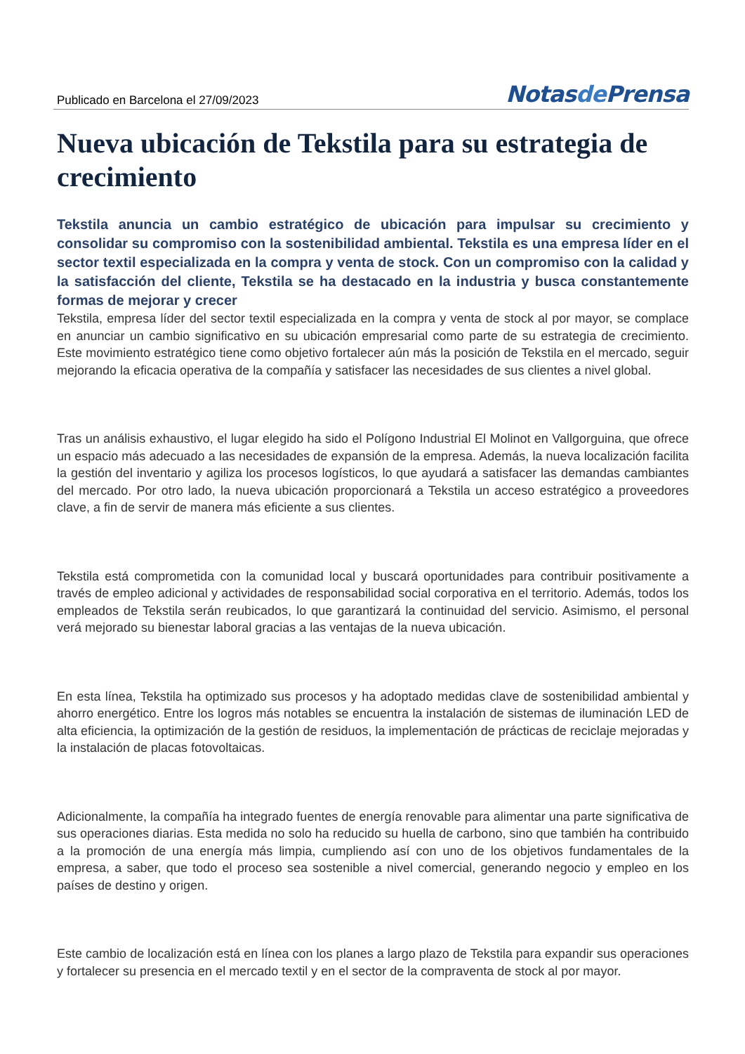Publicado en Barcelona el 27/09/2023
Notasde Prensa
Nueva ubicación de Tekstila para su estrategia de crecimiento
Tekstila anuncia un cambio estratégico de ubicación para impulsar su crecimiento y consolidar su compromiso con la sostenibilidad ambiental. Tekstila es una empresa líder en el sector textil especializada en la compra y venta de stock. Con un compromiso con la calidad y la satisfacción del cliente, Tekstila se ha destacado en la industria y busca constantemente formas de mejorar y crecer
Tekstila, empresa líder del sector textil especializada en la compra y venta de stock al por mayor, se complace en anunciar un cambio significativo en su ubicación empresarial como parte de su estrategia de crecimiento. Este movimiento estratégico tiene como objetivo fortalecer aún más la posición de Tekstila en el mercado, seguir mejorando la eficacia operativa de la compañía y satisfacer las necesidades de sus clientes a nivel global.
Tras un análisis exhaustivo, el lugar elegido ha sido el Polígono Industrial El Molinot en Vallgorguina, que ofrece un espacio más adecuado a las necesidades de expansión de la empresa. Además, la nueva localización facilita la gestión del inventario y agiliza los procesos logísticos, lo que ayudará a satisfacer las demandas cambiantes del mercado. Por otro lado, la nueva ubicación proporcionará a Tekstila un acceso estratégico a proveedores clave, a fin de servir de manera más eficiente a sus clientes.
Tekstila está comprometida con la comunidad local y buscará oportunidades para contribuir positivamente a través de empleo adicional y actividades de responsabilidad social corporativa en el territorio. Además, todos los empleados de Tekstila serán reubicados, lo que garantizará la continuidad del servicio. Asimismo, el personal verá mejorado su bienestar laboral gracias a las ventajas de la nueva ubicación.
En esta línea, Tekstila ha optimizado sus procesos y ha adoptado medidas clave de sostenibilidad ambiental y ahorro energético. Entre los logros más notables se encuentra la instalación de sistemas de iluminación LED de alta eficiencia, la optimización de la gestión de residuos, la implementación de prácticas de reciclaje mejoradas y la instalación de placas fotovoltaicas.
Adicionalmente, la compañía ha integrado fuentes de energía renovable para alimentar una parte significativa de sus operaciones diarias. Esta medida no solo ha reducido su huella de carbono, sino que también ha contribuido a la promoción de una energía más limpia, cumpliendo así con uno de los objetivos fundamentales de la empresa, a saber, que todo el proceso sea sostenible a nivel comercial, generando negocio y empleo en los países de destino y origen.
Este cambio de localización está en línea con los planes a largo plazo de Tekstila para expandir sus operaciones y fortalecer su presencia en el mercado textil y en el sector de la compraventa de stock al por mayor.